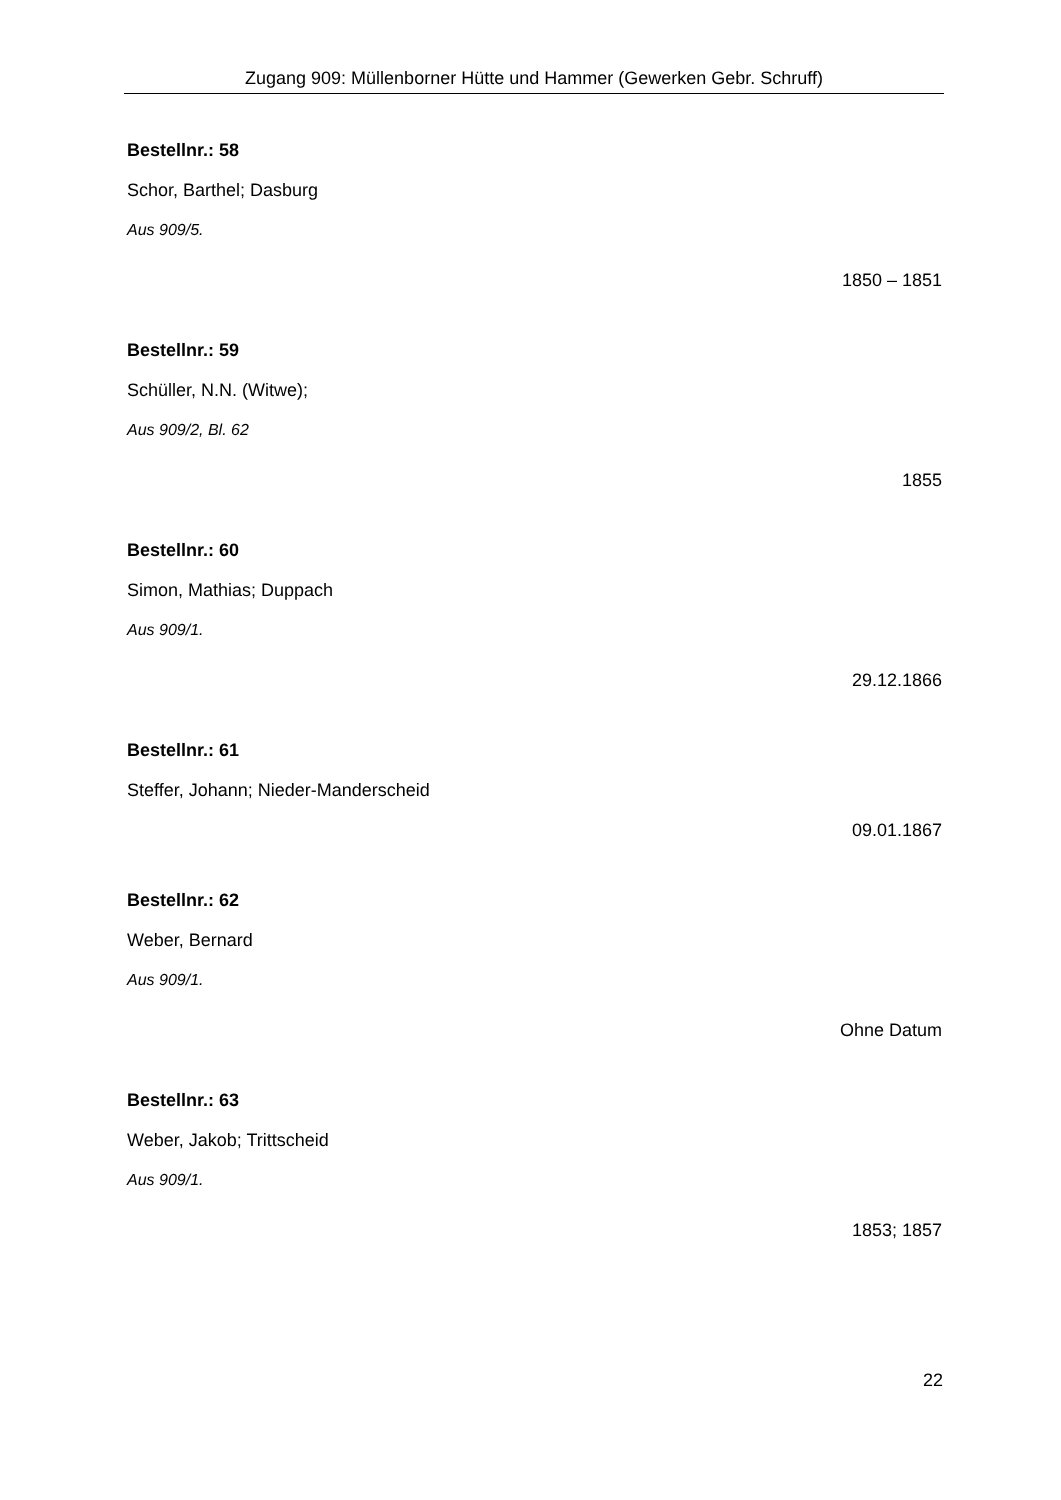Zugang 909: Müllenborner Hütte und Hammer (Gewerken Gebr. Schruff)
Bestellnr.: 58
Schor, Barthel; Dasburg
Aus 909/5.
1850 – 1851
Bestellnr.: 59
Schüller, N.N. (Witwe);
Aus 909/2, Bl. 62
1855
Bestellnr.: 60
Simon, Mathias; Duppach
Aus 909/1.
29.12.1866
Bestellnr.: 61
Steffer, Johann; Nieder-Manderscheid
09.01.1867
Bestellnr.: 62
Weber, Bernard
Aus 909/1.
Ohne Datum
Bestellnr.: 63
Weber, Jakob; Trittscheid
Aus 909/1.
1853; 1857
22